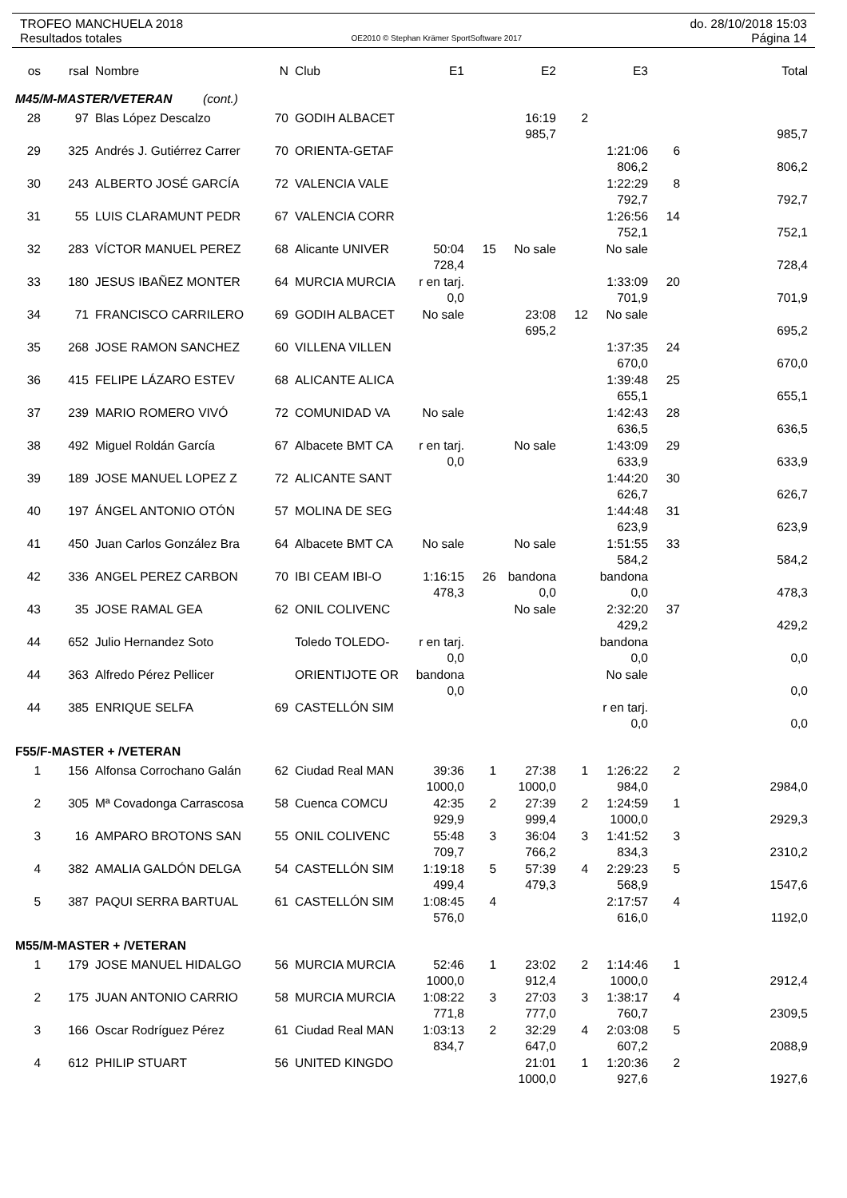TROFEO MANCHUELA 2018
Resultados totales
OE2010 © Stephan Krämer SportSoftware 2017
do. 28/10/2018 15:03
Página 14
| os | rsal | Nombre | N | Club | E1 | | E2 | | E3 | | Total |
| --- | --- | --- | --- | --- | --- | --- | --- | --- | --- | --- | --- |
| M45/M-MASTER/VETERAN (cont.) | | | | | | | | | | | |
| 28 | 97 | Blas López Descalzo | 70 | GODIH ALBACET | | | 16:19 | 2 | | | |
| | | | | | | | 985,7 | | | | 985,7 |
| 29 | 325 | Andrés J. Gutiérrez Carrer | 70 | ORIENTA-GETAF | | | | | 1:21:06 | 6 | |
| | | | | | | | | | 806,2 | | 806,2 |
| 30 | 243 | ALBERTO JOSÉ GARCÍA | 72 | VALENCIA VALE | | | | | 1:22:29 | 8 | |
| | | | | | | | | | 792,7 | | 792,7 |
| 31 | 55 | LUIS CLARAMUNT PEDR | 67 | VALENCIA CORR | | | | | 1:26:56 | 14 | |
| | | | | | | | | | 752,1 | | 752,1 |
| 32 | 283 | VÍCTOR MANUEL PEREZ | 68 | Alicante UNIVER | 50:04 | 15 | No sale | | No sale | | |
| | | | | | 728,4 | | | | | | 728,4 |
| 33 | 180 | JESUS IBAÑEZ MONTER | 64 | MURCIA MURCIA | r en tarj. | | | | 1:33:09 | 20 | |
| | | | | | 0,0 | | | | 701,9 | | 701,9 |
| 34 | 71 | FRANCISCO CARRILERO | 69 | GODIH ALBACET | No sale | | 23:08 | 12 | No sale | | |
| | | | | | | | 695,2 | | | | 695,2 |
| 35 | 268 | JOSE RAMON SANCHEZ | 60 | VILLENA VILLEN | | | | | 1:37:35 | 24 | |
| | | | | | | | | | 670,0 | | 670,0 |
| 36 | 415 | FELIPE LÁZARO ESTEV | 68 | ALICANTE ALICA | | | | | 1:39:48 | 25 | |
| | | | | | | | | | 655,1 | | 655,1 |
| 37 | 239 | MARIO ROMERO VIVÓ | 72 | COMUNIDAD VA | No sale | | | | 1:42:43 | 28 | |
| | | | | | | | | | 636,5 | | 636,5 |
| 38 | 492 | Miguel Roldán García | 67 | Albacete BMT CA | r en tarj. | | No sale | | 1:43:09 | 29 | |
| | | | | | 0,0 | | | | 633,9 | | 633,9 |
| 39 | 189 | JOSE MANUEL LOPEZ Z | 72 | ALICANTE SANT | | | | | 1:44:20 | 30 | |
| | | | | | | | | | 626,7 | | 626,7 |
| 40 | 197 | ÁNGEL ANTONIO OTÓN | 57 | MOLINA DE SEG | | | | | 1:44:48 | 31 | |
| | | | | | | | | | 623,9 | | 623,9 |
| 41 | 450 | Juan Carlos González Bra | 64 | Albacete BMT CA | No sale | | No sale | | 1:51:55 | 33 | |
| | | | | | | | | | 584,2 | | 584,2 |
| 42 | 336 | ANGEL PEREZ CARBON | 70 | IBI CEAM IBI-O | 1:16:15 | 26 | bandona | | bandona | | |
| | | | | | 478,3 | | 0,0 | | 0,0 | | 478,3 |
| 43 | 35 | JOSE RAMAL GEA | 62 | ONIL COLIVENC | | | No sale | | 2:32:20 | 37 | |
| | | | | | | | | | 429,2 | | 429,2 |
| 44 | 652 | Julio Hernandez Soto | | Toledo TOLEDO- | r en tarj. | | | | bandona | | |
| | | | | | 0,0 | | | | 0,0 | | 0,0 |
| 44 | 363 | Alfredo Pérez Pellicer | | ORIENTIJOTE OR | bandona | | | | No sale | | |
| | | | | | 0,0 | | | | | | 0,0 |
| 44 | 385 | ENRIQUE SELFA | 69 | CASTELLÓN SIM | | | | | r en tarj. | | |
| | | | | | | | | | 0,0 | | 0,0 |
| F55/F-MASTER + /VETERAN | | | | | | | | | | | |
| 1 | 156 | Alfonsa Corrochano Galán | 62 | Ciudad Real MAN | 39:36 | 1 | 27:38 | 1 | 1:26:22 | 2 | |
| | | | | | 1000,0 | | 1000,0 | | 984,0 | | 2984,0 |
| 2 | 305 | Mª Covadonga Carrascosa | 58 | Cuenca COMCU | 42:35 | 2 | 27:39 | 2 | 1:24:59 | 1 | |
| | | | | | 929,9 | | 999,4 | | 1000,0 | | 2929,3 |
| 3 | 16 | AMPARO BROTONS SAN | 55 | ONIL COLIVENC | 55:48 | 3 | 36:04 | 3 | 1:41:52 | 3 | |
| | | | | | 709,7 | | 766,2 | | 834,3 | | 2310,2 |
| 4 | 382 | AMALIA GALDÓN DELGA | 54 | CASTELLÓN SIM | 1:19:18 | 5 | 57:39 | 4 | 2:29:23 | 5 | |
| | | | | | 499,4 | | 479,3 | | 568,9 | | 1547,6 |
| 5 | 387 | PAQUI SERRA BARTUAL | 61 | CASTELLÓN SIM | 1:08:45 | 4 | | | 2:17:57 | 4 | |
| | | | | | 576,0 | | | | 616,0 | | 1192,0 |
| M55/M-MASTER + /VETERAN | | | | | | | | | | | |
| 1 | 179 | JOSE MANUEL HIDALGO | 56 | MURCIA MURCIA | 52:46 | 1 | 23:02 | 2 | 1:14:46 | 1 | |
| | | | | | 1000,0 | | 912,4 | | 1000,0 | | 2912,4 |
| 2 | 175 | JUAN ANTONIO CARRIO | 58 | MURCIA MURCIA | 1:08:22 | 3 | 27:03 | 3 | 1:38:17 | 4 | |
| | | | | | 771,8 | | 777,0 | | 760,7 | | 2309,5 |
| 3 | 166 | Oscar Rodríguez Pérez | 61 | Ciudad Real MAN | 1:03:13 | 2 | 32:29 | 4 | 2:03:08 | 5 | |
| | | | | | 834,7 | | 647,0 | | 607,2 | | 2088,9 |
| 4 | 612 | PHILIP STUART | 56 | UNITED KINGDO | | | 21:01 | 1 | 1:20:36 | 2 | |
| | | | | | | | 1000,0 | | 927,6 | | 1927,6 |